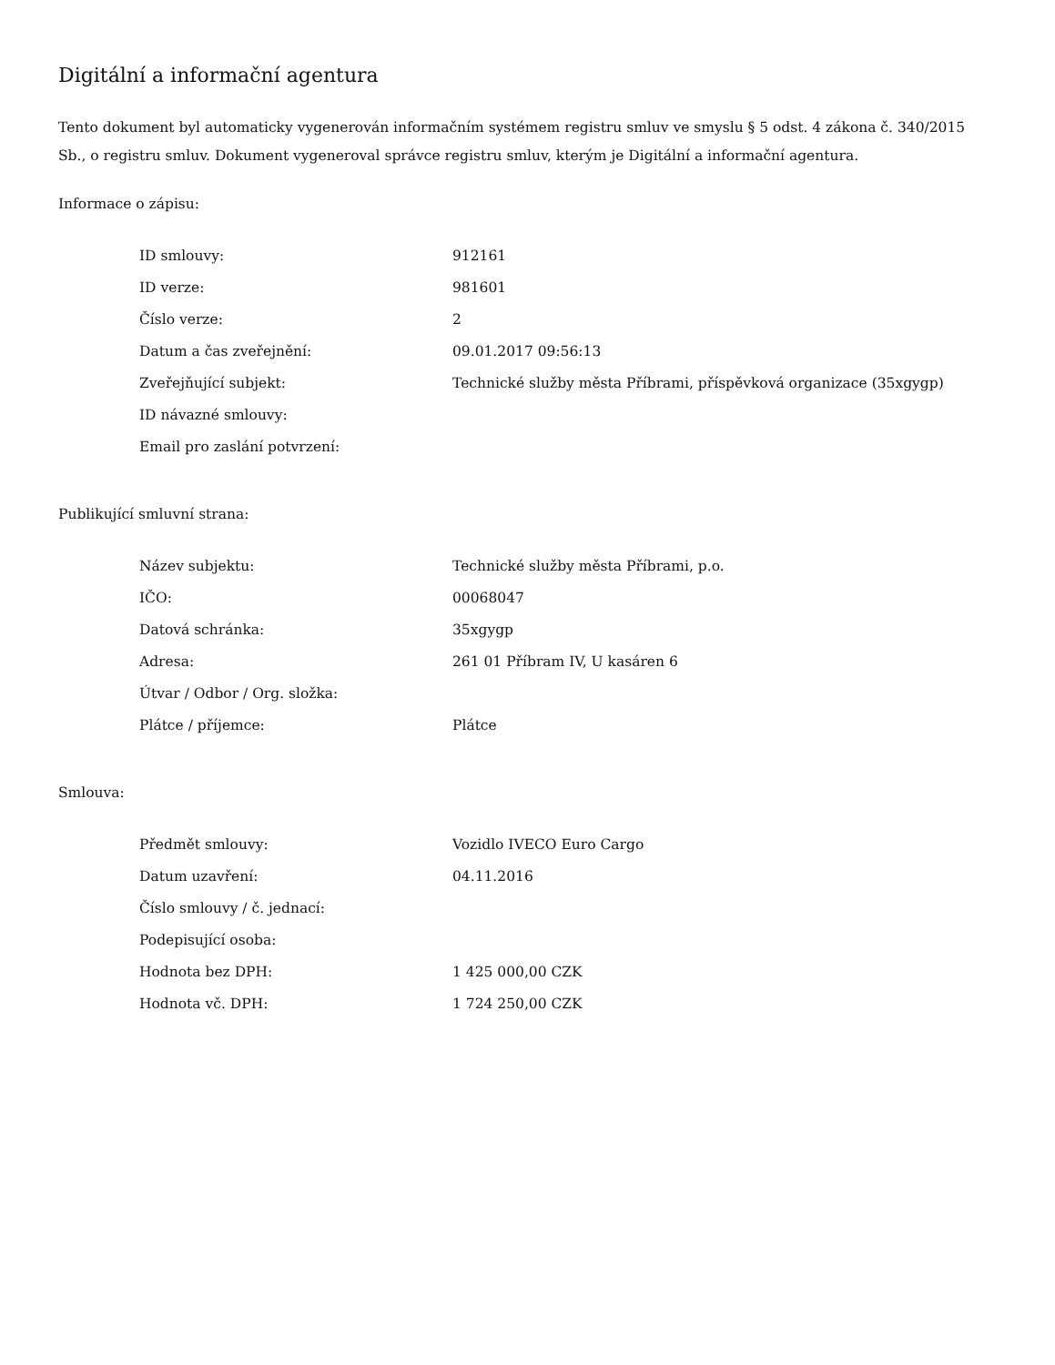Digitální a informační agentura
Tento dokument byl automaticky vygenerován informačním systémem registru smluv ve smyslu § 5 odst. 4 zákona č. 340/2015 Sb., o registru smluv. Dokument vygeneroval správce registru smluv, kterým je Digitální a informační agentura.
Informace o zápisu:
| ID smlouvy: | 912161 |
| ID verze: | 981601 |
| Číslo verze: | 2 |
| Datum a čas zveřejnění: | 09.01.2017 09:56:13 |
| Zveřejňující subjekt: | Technické služby města Příbrami, příspěvková organizace (35xgygp) |
| ID návazné smlouvy: | |
| Email pro zaslání potvrzení: | |
Publikující smluvní strana:
| Název subjektu: | Technické služby města Příbrami, p.o. |
| IČO: | 00068047 |
| Datová schránka: | 35xgygp |
| Adresa: | 261 01 Příbram IV, U kasáren 6 |
| Útvar / Odbor / Org. složka: | |
| Plátce / příjemce: | Plátce |
Smlouva:
| Předmět smlouvy: | Vozidlo IVECO Euro Cargo |
| Datum uzavření: | 04.11.2016 |
| Číslo smlouvy / č. jednací: | |
| Podepisující osoba: | |
| Hodnota bez DPH: | 1 425 000,00 CZK |
| Hodnota vč. DPH: | 1 724 250,00 CZK |